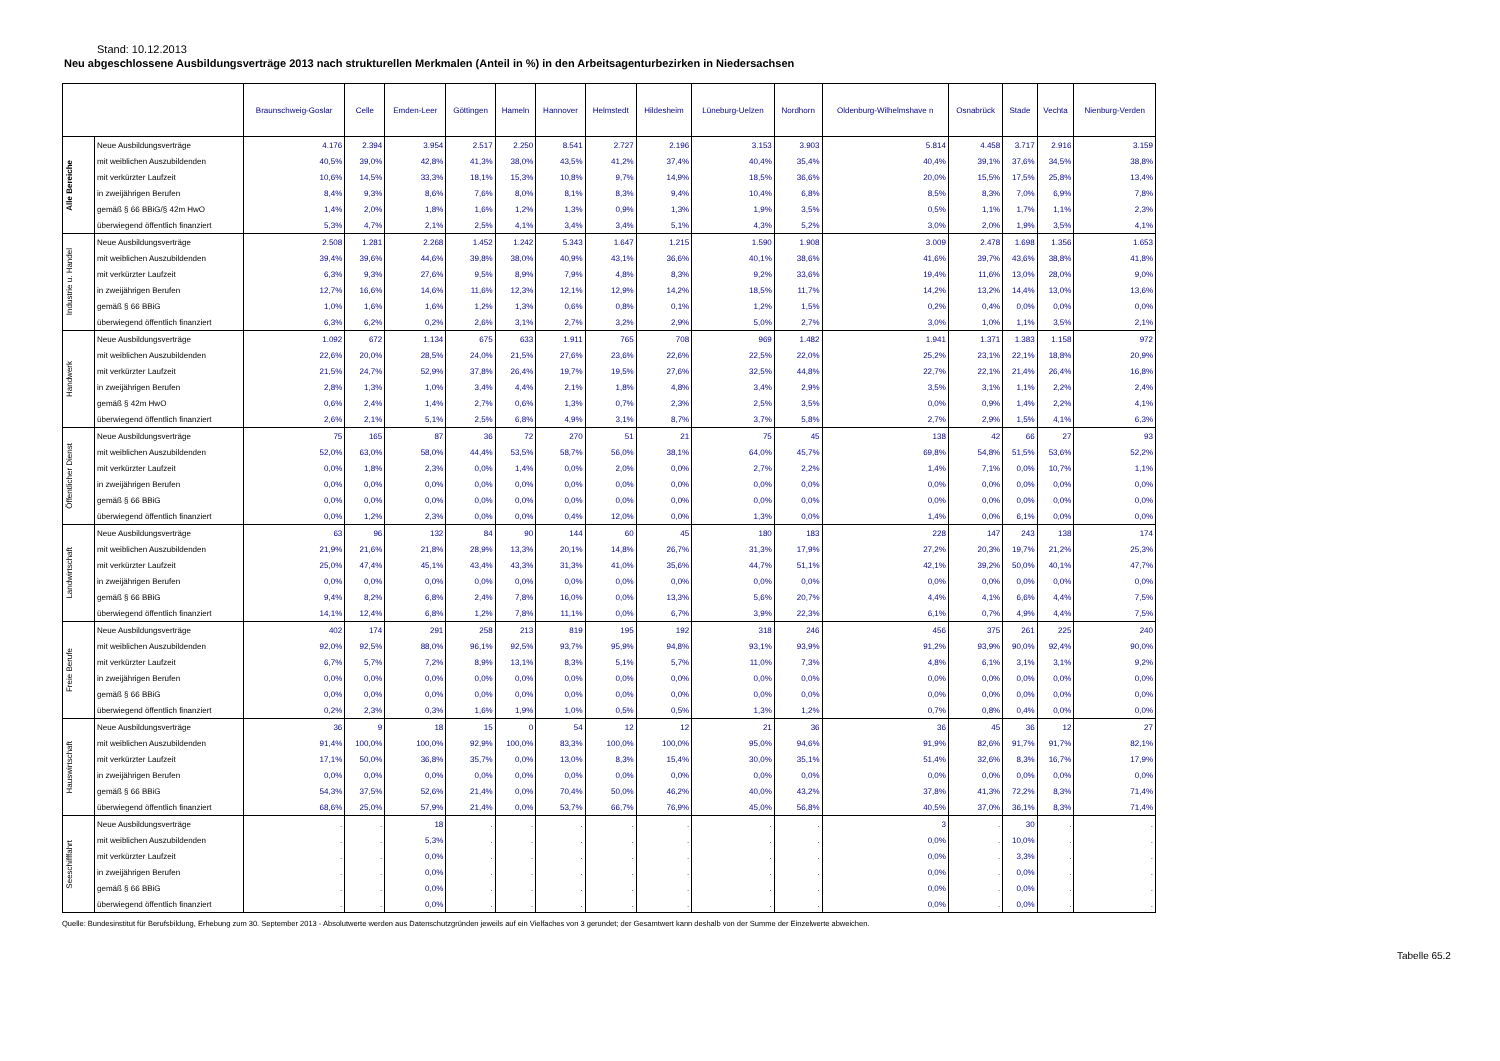Stand: 10.12.2013
Neu abgeschlossene Ausbildungsverträge 2013 nach strukturellen Merkmalen (Anteil in %) in den Arbeitsagenturbezirken in Niedersachsen
| | | Braunschweig-Goslar | Celle | Emden-Leer | Göttingen | Hameln | Hannover | Helmstedt | Hildesheim | Lüneburg-Uelzen | Nordhorn | Oldenburg-Wilhelmshave n | Osnabrück | Stade | Vechta | Nienburg-Verden |
| --- | --- | --- | --- | --- | --- | --- | --- | --- | --- | --- | --- | --- | --- | --- | --- | --- |
| Alle Bereiche | Neue Ausbildungsverträge | 4.176 | 2.394 | 3.954 | 2.517 | 2.250 | 8.541 | 2.727 | 2.196 | 3.153 | 3.903 | 5.814 | 4.458 | 3.717 | 2.916 | 3.159 |
| | mit weiblichen Auszubildenden | 40,5% | 39,0% | 42,8% | 41,3% | 38,0% | 43,5% | 41,2% | 37,4% | 40,4% | 35,4% | 40,4% | 39,1% | 37,6% | 34,5% | 38,8% |
| | mit verkürzter Laufzeit | 10,6% | 14,5% | 33,3% | 18,1% | 15,3% | 10,8% | 9,7% | 14,9% | 18,5% | 36,6% | 20,0% | 15,5% | 17,5% | 25,8% | 13,4% |
| | in zweijährigen Berufen | 8,4% | 9,3% | 8,6% | 7,6% | 8,0% | 8,1% | 8,3% | 9,4% | 10,4% | 6,8% | 8,5% | 8,3% | 7,0% | 6,9% | 7,8% |
| | gemäß § 66 BBiG/§ 42m HwO | 1,4% | 2,0% | 1,8% | 1,6% | 1,2% | 1,3% | 0,9% | 1,3% | 1,9% | 3,5% | 0,5% | 1,1% | 1,7% | 1,1% | 2,3% |
| | überwiegend öffentlich finanziert | 5,3% | 4,7% | 2,1% | 2,5% | 4,1% | 3,4% | 3,4% | 5,1% | 4,3% | 5,2% | 3,0% | 2,0% | 1,9% | 3,5% | 4,1% |
| Industrie u. Handel | Neue Ausbildungsverträge | 2.508 | 1.281 | 2.268 | 1.452 | 1.242 | 5.343 | 1.647 | 1.215 | 1.590 | 1.908 | 3.009 | 2.478 | 1.698 | 1.356 | 1.653 |
| | mit weiblichen Auszubildenden | 39,4% | 39,6% | 44,6% | 39,8% | 38,0% | 40,9% | 43,1% | 36,6% | 40,1% | 38,6% | 41,6% | 39,7% | 43,6% | 38,8% | 41,8% |
| | mit verkürzter Laufzeit | 6,3% | 9,3% | 27,6% | 9,5% | 8,9% | 7,9% | 4,8% | 8,3% | 9,2% | 33,6% | 19,4% | 11,6% | 13,0% | 28,0% | 9,0% |
| | in zweijährigen Berufen | 12,7% | 16,6% | 14,6% | 11,6% | 12,3% | 12,1% | 12,9% | 14,2% | 18,5% | 11,7% | 14,2% | 13,2% | 14,4% | 13,0% | 13,6% |
| | gemäß § 66 BBiG | 1,0% | 1,6% | 1,6% | 1,2% | 1,3% | 0,6% | 0,8% | 0,1% | 1,2% | 1,5% | 0,2% | 0,4% | 0,0% | 0,0% | 0,0% |
| | überwiegend öffentlich finanziert | 6,3% | 6,2% | 0,2% | 2,6% | 3,1% | 2,7% | 3,2% | 2,9% | 5,0% | 2,7% | 3,0% | 1,0% | 1,1% | 3,5% | 2,1% |
| Handwerk | Neue Ausbildungsverträge | 1.092 | 672 | 1.134 | 675 | 633 | 1.911 | 765 | 708 | 969 | 1.482 | 1.941 | 1.371 | 1.383 | 1.158 | 972 |
| | mit weiblichen Auszubildenden | 22,6% | 20,0% | 28,5% | 24,0% | 21,5% | 27,6% | 23,6% | 22,6% | 22,5% | 22,0% | 25,2% | 23,1% | 22,1% | 18,8% | 20,9% |
| | mit verkürzter Laufzeit | 21,5% | 24,7% | 52,9% | 37,8% | 26,4% | 19,7% | 19,5% | 27,6% | 32,5% | 44,8% | 22,7% | 22,1% | 21,4% | 26,4% | 16,8% |
| | in zweijährigen Berufen | 2,8% | 1,3% | 1,0% | 3,4% | 4,4% | 2,1% | 1,8% | 4,8% | 3,4% | 2,9% | 3,5% | 3,1% | 1,1% | 2,2% | 2,4% |
| | gemäß § 42m HwO | 0,6% | 2,4% | 1,4% | 2,7% | 0,6% | 1,3% | 0,7% | 2,3% | 2,5% | 3,5% | 0,0% | 0,9% | 1,4% | 2,2% | 4,1% |
| | überwiegend öffentlich finanziert | 2,6% | 2,1% | 5,1% | 2,5% | 6,8% | 4,9% | 3,1% | 8,7% | 3,7% | 5,8% | 2,7% | 2,9% | 1,5% | 4,1% | 6,3% |
| Öffentlicher Dienst | Neue Ausbildungsverträge | 75 | 165 | 87 | 36 | 72 | 270 | 51 | 21 | 75 | 45 | 138 | 42 | 66 | 27 | 93 |
| | mit weiblichen Auszubildenden | 52,0% | 63,0% | 58,0% | 44,4% | 53,5% | 58,7% | 56,0% | 38,1% | 64,0% | 45,7% | 69,8% | 54,8% | 51,5% | 53,6% | 52,2% |
| | mit verkürzter Laufzeit | 0,0% | 1,8% | 2,3% | 0,0% | 1,4% | 0,0% | 2,0% | 0,0% | 2,7% | 2,2% | 1,4% | 7,1% | 0,0% | 10,7% | 1,1% |
| | in zweijährigen Berufen | 0,0% | 0,0% | 0,0% | 0,0% | 0,0% | 0,0% | 0,0% | 0,0% | 0,0% | 0,0% | 0,0% | 0,0% | 0,0% | 0,0% | 0,0% |
| | gemäß § 66 BBiG | 0,0% | 0,0% | 0,0% | 0,0% | 0,0% | 0,0% | 0,0% | 0,0% | 0,0% | 0,0% | 0,0% | 0,0% | 0,0% | 0,0% | 0,0% |
| | überwiegend öffentlich finanziert | 0,0% | 1,2% | 2,3% | 0,0% | 0,0% | 0,4% | 12,0% | 0,0% | 1,3% | 0,0% | 1,4% | 0,0% | 6,1% | 0,0% | 0,0% |
| Landwirtschaft | Neue Ausbildungsverträge | 63 | 96 | 132 | 84 | 90 | 144 | 60 | 45 | 180 | 183 | 228 | 147 | 243 | 138 | 174 |
| | mit weiblichen Auszubildenden | 21,9% | 21,6% | 21,8% | 28,9% | 13,3% | 20,1% | 14,8% | 26,7% | 31,3% | 17,9% | 27,2% | 20,3% | 19,7% | 21,2% | 25,3% |
| | mit verkürzter Laufzeit | 25,0% | 47,4% | 45,1% | 43,4% | 43,3% | 31,3% | 41,0% | 35,6% | 44,7% | 51,1% | 42,1% | 39,2% | 50,0% | 40,1% | 47,7% |
| | in zweijährigen Berufen | 0,0% | 0,0% | 0,0% | 0,0% | 0,0% | 0,0% | 0,0% | 0,0% | 0,0% | 0,0% | 0,0% | 0,0% | 0,0% | 0,0% | 0,0% |
| | gemäß § 66 BBiG | 9,4% | 8,2% | 6,8% | 2,4% | 7,8% | 16,0% | 0,0% | 13,3% | 5,6% | 20,7% | 4,4% | 4,1% | 6,6% | 4,4% | 7,5% |
| | überwiegend öffentlich finanziert | 14,1% | 12,4% | 6,8% | 1,2% | 7,8% | 11,1% | 0,0% | 6,7% | 3,9% | 22,3% | 6,1% | 0,7% | 4,9% | 4,4% | 7,5% |
| Freie Berufe | Neue Ausbildungsverträge | 402 | 174 | 291 | 258 | 213 | 819 | 195 | 192 | 318 | 246 | 456 | 375 | 261 | 225 | 240 |
| | mit weiblichen Auszubildenden | 92,0% | 92,5% | 88,0% | 96,1% | 92,5% | 93,7% | 95,9% | 94,8% | 93,1% | 93,9% | 91,2% | 93,9% | 90,0% | 92,4% | 90,0% |
| | mit verkürzter Laufzeit | 6,7% | 5,7% | 7,2% | 8,9% | 13,1% | 8,3% | 5,1% | 5,7% | 11,0% | 7,3% | 4,8% | 6,1% | 3,1% | 3,1% | 9,2% |
| | in zweijährigen Berufen | 0,0% | 0,0% | 0,0% | 0,0% | 0,0% | 0,0% | 0,0% | 0,0% | 0,0% | 0,0% | 0,0% | 0,0% | 0,0% | 0,0% | 0,0% |
| | gemäß § 66 BBiG | 0,0% | 0,0% | 0,0% | 0,0% | 0,0% | 0,0% | 0,0% | 0,0% | 0,0% | 0,0% | 0,0% | 0,0% | 0,0% | 0,0% | 0,0% |
| | überwiegend öffentlich finanziert | 0,2% | 2,3% | 0,3% | 1,6% | 1,9% | 1,0% | 0,5% | 0,5% | 1,3% | 1,2% | 0,7% | 0,8% | 0,4% | 0,0% | 0,0% |
| Hauswirtschaft | Neue Ausbildungsverträge | 36 | 9 | 18 | 15 | 0 | 54 | 12 | 12 | 21 | 36 | 36 | 45 | 36 | 12 | 27 |
| | mit weiblichen Auszubildenden | 91,4% | 100,0% | 100,0% | 92,9% | 100,0% | 83,3% | 100,0% | 100,0% | 95,0% | 94,6% | 91,9% | 82,6% | 91,7% | 91,7% | 82,1% |
| | mit verkürzter Laufzeit | 17,1% | 50,0% | 36,8% | 35,7% | 0,0% | 13,0% | 8,3% | 15,4% | 30,0% | 35,1% | 51,4% | 32,6% | 8,3% | 16,7% | 17,9% |
| | in zweijährigen Berufen | 0,0% | 0,0% | 0,0% | 0,0% | 0,0% | 0,0% | 0,0% | 0,0% | 0,0% | 0,0% | 0,0% | 0,0% | 0,0% | 0,0% | 0,0% |
| | gemäß § 66 BBiG | 54,3% | 37,5% | 52,6% | 21,4% | 0,0% | 70,4% | 50,0% | 46,2% | 40,0% | 43,2% | 37,8% | 41,3% | 72,2% | 8,3% | 71,4% |
| | überwiegend öffentlich finanziert | 68,6% | 25,0% | 57,9% | 21,4% | 0,0% | 53,7% | 66,7% | 76,9% | 45,0% | 56,8% | 40,5% | 37,0% | 36,1% | 8,3% | 71,4% |
| Seeschifffahrt | Neue Ausbildungsverträge | . | . | 18 | . | . | . | . | . | . | . | 3 | . | 30 | . | . |
| | mit weiblichen Auszubildenden | . | . | 5,3% | . | . | . | . | . | . | . | 0,0% | . | 10,0% | . | . |
| | mit verkürzter Laufzeit | . | . | 0,0% | . | . | . | . | . | . | . | 0,0% | . | 3,3% | . | . |
| | in zweijährigen Berufen | . | . | 0,0% | . | . | . | . | . | . | . | 0,0% | . | 0,0% | . | . |
| | gemäß § 66 BBiG | . | . | 0,0% | . | . | . | . | . | . | . | 0,0% | . | 0,0% | . | . |
| | überwiegend öffentlich finanziert | . | . | 0,0% | . | . | . | . | . | . | . | 0,0% | . | 0,0% | . | . |
Quelle: Bundesinstitut für Berufsbildung, Erhebung zum 30. September 2013 - Absolutwerte werden aus Datenschutzgründen jeweils auf ein Vielfaches von 3 gerundet; der Gesamtwert kann deshalb von der Summe der Einzelwerte abweichen.
Tabelle 65.2